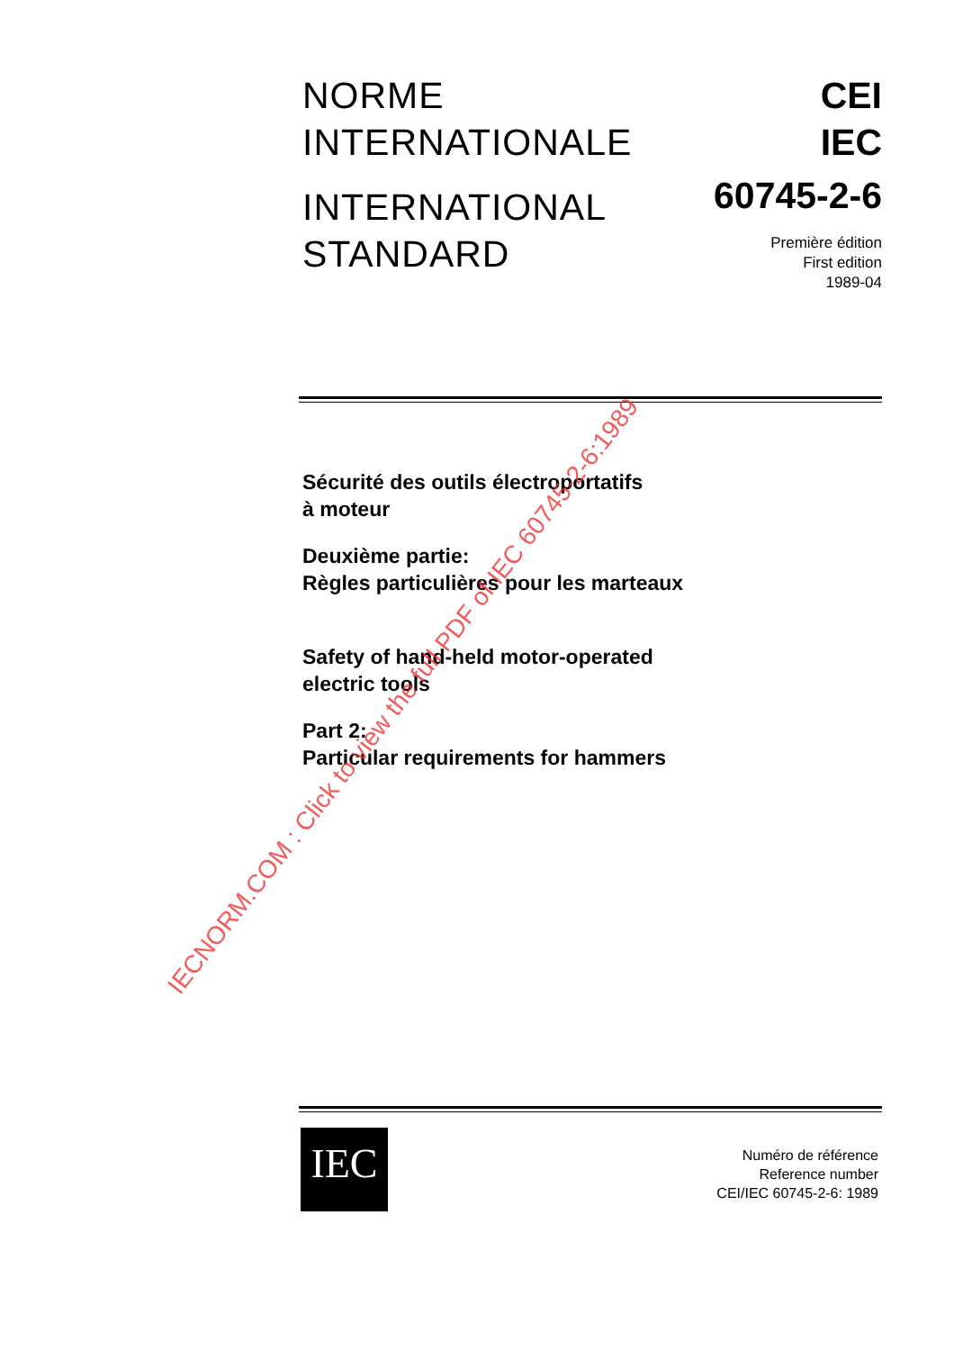NORME
INTERNATIONALE
INTERNATIONAL
STANDARD
CEI
IEC
60745-2-6
Première édition
First edition
1989-04
Sécurité des outils électroportatifs
à moteur
Deuxième partie:
Règles particulières pour les marteaux
Safety of hand-held motor-operated
electric tools
Part 2:
Particular requirements for hammers
IECNORM.COM : Click to view the full PDF of IEC 60745-2-6:1989
IEC
Numéro de référence
Reference number
CEI/IEC 60745-2-6: 1989